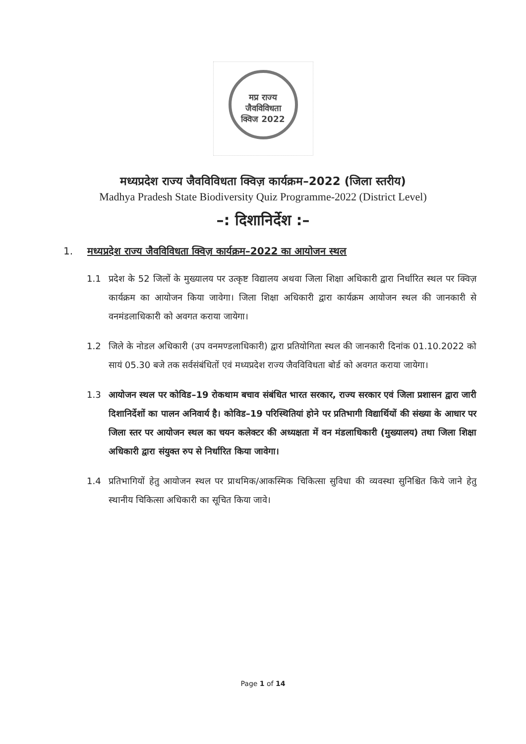मप्र राज्य
जैवविविधता
क्विज 2022
मध्यप्रदेश राज्य जैवविविधता क्विज़ कार्यक्रम–2022 (जिला स्तरीय)
Madhya Pradesh State Biodiversity Quiz Programme-2022 (District Level)
–: दिशानिर्देश :–
1. मध्यप्रदेश राज्य जैवविविधता क्विज़ कार्यक्रम–2022 का आयोजन स्थल
1.1 प्रदेश के 52 जिलों के मुख्यालय पर उत्कृष्ट विद्यालय अथवा जिला शिक्षा अधिकारी द्वारा निर्धारित स्थल पर क्विज़ कार्यक्रम का आयोजन किया जावेगा। जिला शिक्षा अधिकारी द्वारा कार्यक्रम आयोजन स्थल की जानकारी से वनमंडलाधिकारी को अवगत कराया जायेगा।
1.2 जिले के नोडल अधिकारी (उप वनमण्डलाधिकारी) द्वारा प्रतियोगिता स्थल की जानकारी दिनांक 01.10.2022 को सायं 05.30 बजे तक सर्वसंबंधितों एवं मध्यप्रदेश राज्य जैवविविधता बोर्ड को अवगत कराया जायेगा।
1.3 आयोजन स्थल पर कोविड–19 रोकथाम बचाव संबंधित भारत सरकार, राज्य सरकार एवं जिला प्रशासन द्वारा जारी दिशानिर्देशों का पालन अनिवार्य है। कोविड–19 परिस्थितियां होने पर प्रतिभागी विद्यार्थियों की संख्या के आधार पर जिला स्तर पर आयोजन स्थल का चयन कलेक्टर की अध्यक्षता में वन मंडलाधिकारी (मुख्यालय) तथा जिला शिक्षा अधिकारी द्वारा संयुक्त रुप से निर्धारित किया जावेगा।
1.4 प्रतिभागियों हेतु आयोजन स्थल पर प्राथमिक/आकस्मिक चिकित्सा सुविधा की व्यवस्था सुनिश्चित किये जाने हेतु स्थानीय चिकित्सा अधिकारी का सूचित किया जावे।
Page 1 of 14